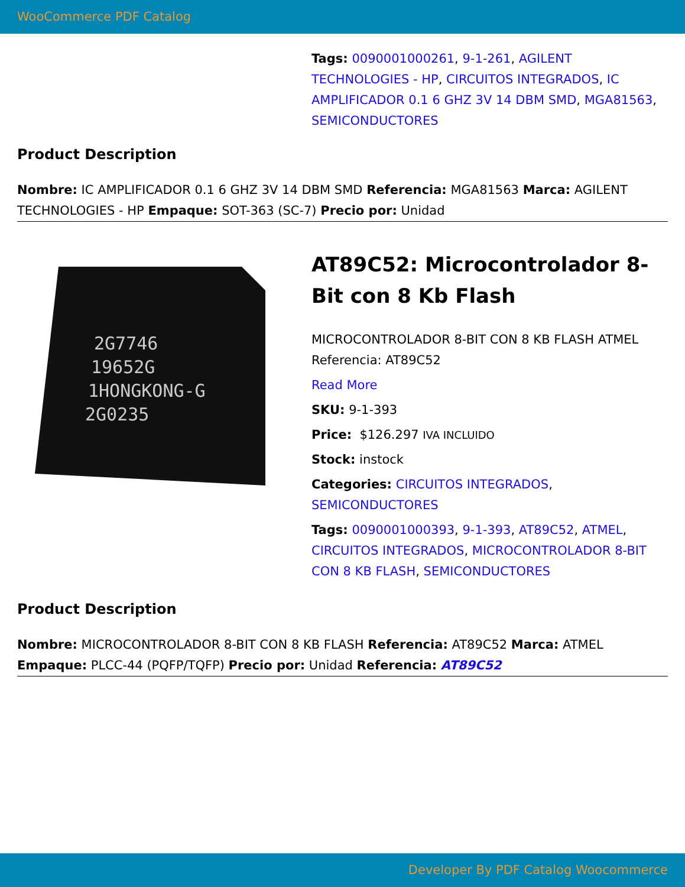WooCommerce PDF Catalog
Tags: 0090001000261, 9-1-261, AGILENT TECHNOLOGIES - HP, CIRCUITOS INTEGRADOS, IC AMPLIFICADOR 0.1 6 GHZ 3V 14 DBM SMD, MGA81563, SEMICONDUCTORES
Product Description
Nombre: IC AMPLIFICADOR 0.1 6 GHZ 3V 14 DBM SMD Referencia: MGA81563 Marca: AGILENT TECHNOLOGIES - HP Empaque: SOT-363 (SC-7) Precio por: Unidad
2G7746
19652G
1HONGKONG-G
2G0235
AT89C52: Microcontrolador 8-Bit con 8 Kb Flash
MICROCONTROLADOR 8-BIT CON 8 KB FLASH ATMEL Referencia: AT89C52
Read More
SKU: 9-1-393
Price: $126.297 IVA INCLUIDO
Stock: instock
Categories: CIRCUITOS INTEGRADOS, SEMICONDUCTORES
Tags: 0090001000393, 9-1-393, AT89C52, ATMEL, CIRCUITOS INTEGRADOS, MICROCONTROLADOR 8-BIT CON 8 KB FLASH, SEMICONDUCTORES
Product Description
Nombre: MICROCONTROLADOR 8-BIT CON 8 KB FLASH Referencia: AT89C52 Marca: ATMEL Empaque: PLCC-44 (PQFP/TQFP) Precio por: Unidad Referencia: AT89C52
Developer By PDF Catalog Woocommerce